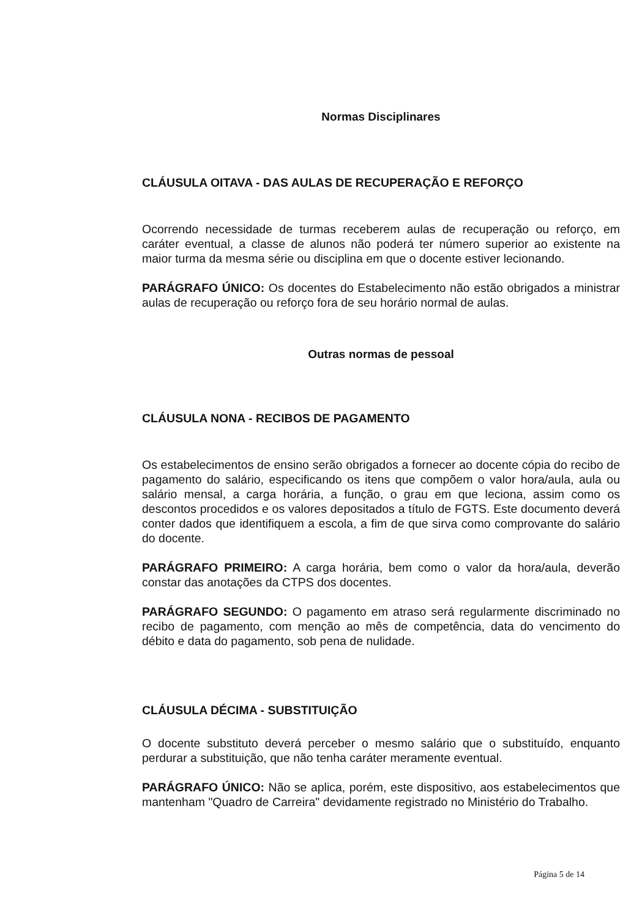Normas Disciplinares
CLÁUSULA OITAVA - DAS AULAS DE RECUPERAÇÃO E REFORÇO
Ocorrendo necessidade de turmas receberem aulas de recuperação ou reforço, em caráter eventual, a classe de alunos não poderá ter número superior ao existente na maior turma da mesma série ou disciplina em que o docente estiver lecionando.
PARÁGRAFO ÚNICO: Os docentes do Estabelecimento não estão obrigados a ministrar aulas de recuperação ou reforço fora de seu horário normal de aulas.
Outras normas de pessoal
CLÁUSULA NONA - RECIBOS DE PAGAMENTO
Os estabelecimentos de ensino serão obrigados a fornecer ao docente cópia do recibo de pagamento do salário, especificando os itens que compõem o valor hora/aula, aula ou salário mensal, a carga horária, a função, o grau em que leciona, assim como os descontos procedidos e os valores depositados a título de FGTS. Este documento deverá conter dados que identifiquem a escola, a fim de que sirva como comprovante do salário do docente.
PARÁGRAFO PRIMEIRO: A carga horária, bem como o valor da hora/aula, deverão constar das anotações da CTPS dos docentes.
PARÁGRAFO SEGUNDO: O pagamento em atraso será regularmente discriminado no recibo de pagamento, com menção ao mês de competência, data do vencimento do débito e data do pagamento, sob pena de nulidade.
CLÁUSULA DÉCIMA - SUBSTITUIÇÃO
O docente substituto deverá perceber o mesmo salário que o substituído, enquanto perdurar a substituição, que não tenha caráter meramente eventual.
PARÁGRAFO ÚNICO: Não se aplica, porém, este dispositivo, aos estabelecimentos que mantenham "Quadro de Carreira" devidamente registrado no Ministério do Trabalho.
Página 5 de 14